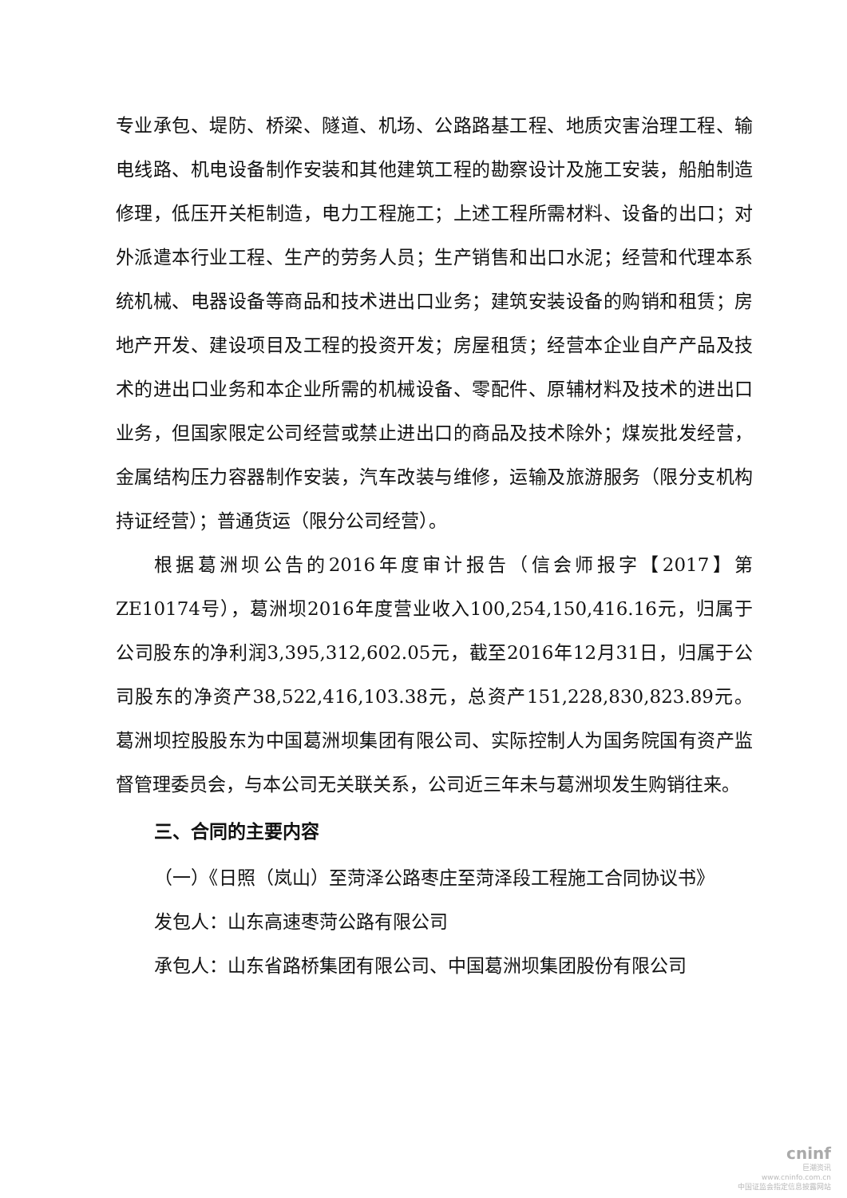专业承包、堤防、桥梁、隧道、机场、公路路基工程、地质灾害治理工程、输电线路、机电设备制作安装和其他建筑工程的勘察设计及施工安装，船舶制造修理，低压开关柜制造，电力工程施工；上述工程所需材料、设备的出口；对外派遣本行业工程、生产的劳务人员；生产销售和出口水泥；经营和代理本系统机械、电器设备等商品和技术进出口业务；建筑安装设备的购销和租赁；房地产开发、建设项目及工程的投资开发；房屋租赁；经营本企业自产产品及技术的进出口业务和本企业所需的机械设备、零配件、原辅材料及技术的进出口业务，但国家限定公司经营或禁止进出口的商品及技术除外；煤炭批发经营，金属结构压力容器制作安装，汽车改装与维修，运输及旅游服务（限分支机构持证经营）；普通货运（限分公司经营）。
根据葛洲坝公告的2016年度审计报告（信会师报字【2017】第ZE10174号），葛洲坝2016年度营业收入100,254,150,416.16元，归属于公司股东的净利润3,395,312,602.05元，截至2016年12月31日，归属于公司股东的净资产38,522,416,103.38元，总资产151,228,830,823.89元。葛洲坝控股股东为中国葛洲坝集团有限公司、实际控制人为国务院国有资产监督管理委员会，与本公司无关联关系，公司近三年未与葛洲坝发生购销往来。
三、合同的主要内容
（一）《日照（岚山）至菏泽公路枣庄至菏泽段工程施工合同协议书》
发包人：山东高速枣菏公路有限公司
承包人：山东省路桥集团有限公司、中国葛洲坝集团股份有限公司
cninf
巨潮资讯
www.cninfo.com.cn
中国证监会指定信息披露网站